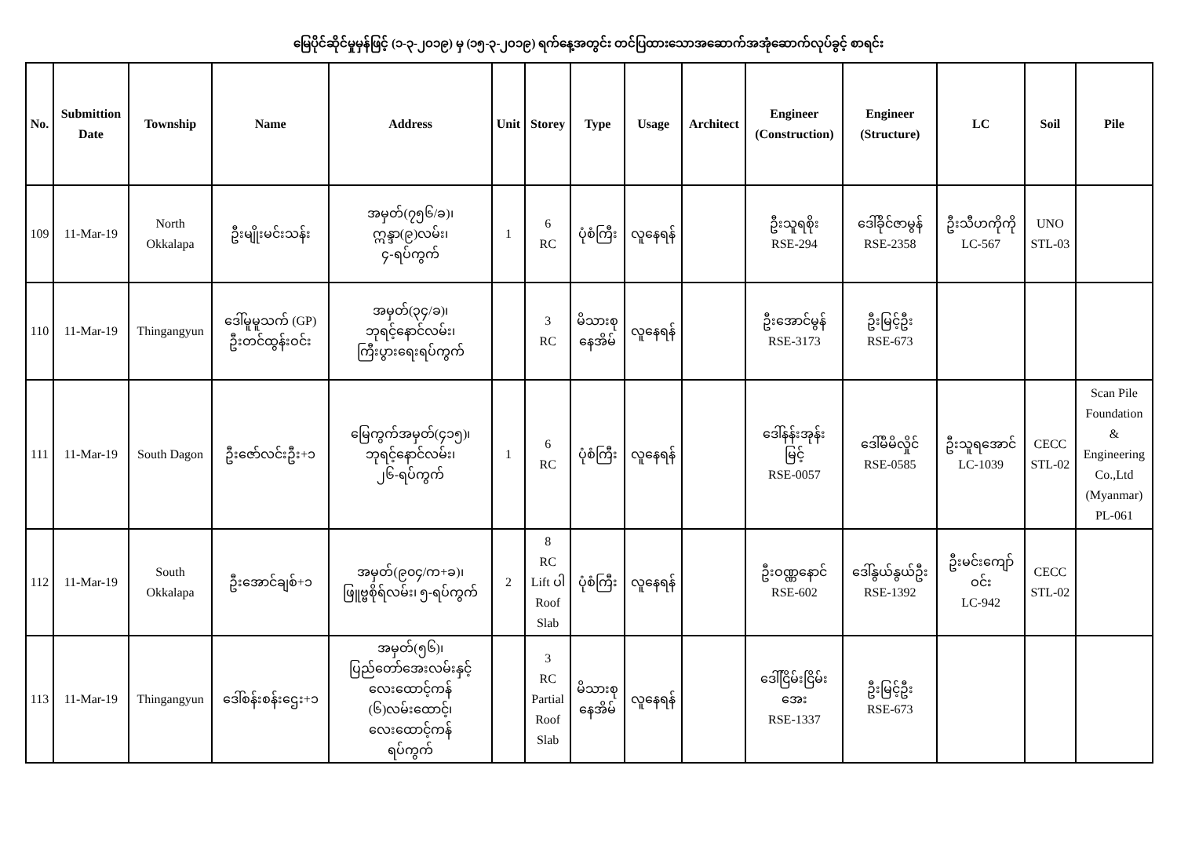မြေပိုင်ဆိုင်မှုမှန်ဖြင့် (၁-၃-၂၀၁၉) မှ (၁၅-၃-၂၀၁၉) ရက်နေ့အတွင်း တင်ပြထားသောအဆောက်အအုံဆောက်လုပ်ခွင့် စာရင်း
| No. | Submittion Date | Township | Name | Address | Unit | Storey | Type | Usage | Architect | Engineer (Construction) | Engineer (Structure) | LC | Soil | Pile |
| --- | --- | --- | --- | --- | --- | --- | --- | --- | --- | --- | --- | --- | --- | --- |
| 109 | 11-Mar-19 | North Okkalapa | ဦးမျိုးမင်းသန်း | အမှတ်(၇၅၆/ခ)၊ ဣန္ဒာ(၉)လမ်း၊ ၄-ရပ်ကွက် | 1 | 6 RC | ပုံစံကြီး | လူနေရန် | | ဦးသူရစိုး RSE-294 | ဒေါ်ခိုင်ဇာမွန် RSE-2358 | ဦးသီဟကိုကို LC-567 | UNO STL-03 | |
| 110 | 11-Mar-19 | Thingangyun | ဒေါ်မူမူသက် (GP) ဦးတင်ထွန်းဝင်း | အမှတ်(၃၄/ခ)၊ ဘုရင့်နောင်လမ်း၊ ကြီးပွားရေးရပ်ကွက် | | 3 RC | မိသားစု နေအိမ် | လူနေရန် | | ဦးအောင်မွန် RSE-3173 | ဦးမြင့်ဦး RSE-673 | | | |
| 111 | 11-Mar-19 | South Dagon | ဦးဇော်လင်းဦး+၁ | မြေကွက်အမှတ်(၄၁၅)၊ ဘုရင့်နောင်လမ်း၊ ၂၆-ရပ်ကွက် | 1 | 6 RC | ပုံစံကြီး | လူနေရန် | | ဒေါ်နန်းအုန်း မြင့် RSE-0057 | ဒေါ်မိမိလှိုင် RSE-0585 | ဦးသူရအောင် LC-1039 | CECC STL-02 | Scan Pile Foundation & Engineering Co.,Ltd (Myanmar) PL-061 |
| 112 | 11-Mar-19 | South Okkalapa | ဦးအောင်ချစ်+၁ | အမှတ်(၉၀၄/က+ခ)၊ ဖြူဗ္ဗစိုရ်လမ်း၊ ၅-ရပ်ကွက် | 2 | 8 RC Lift ပါ Roof Slab | ပုံစံကြီး | လူနေရန် | | ဦးဝဏ္ဏနောင် RSE-602 | ဒေါ်နွယ်နွယ်ဦး RSE-1392 | ဦးမင်းကျော် ဝင်း LC-942 | CECC STL-02 | |
| 113 | 11-Mar-19 | Thingangyun | ဒေါ်စန်းစန်းဌေး+၁ | အမှတ်(၅၆)၊ ပြည်တော်အေးလမ်းနှင့် လေးထောင့်ကန် (၆)လမ်းထောင့်၊ လေးထောင့်ကန် ရပ်ကွက် | | 3 RC Partial Roof Slab | မိသားစု နေအိမ် | လူနေရန် | | ဒေါ်ငြိမ်းငြိမ်း အေး RSE-1337 | ဦးမြင့်ဦး RSE-673 | | | |